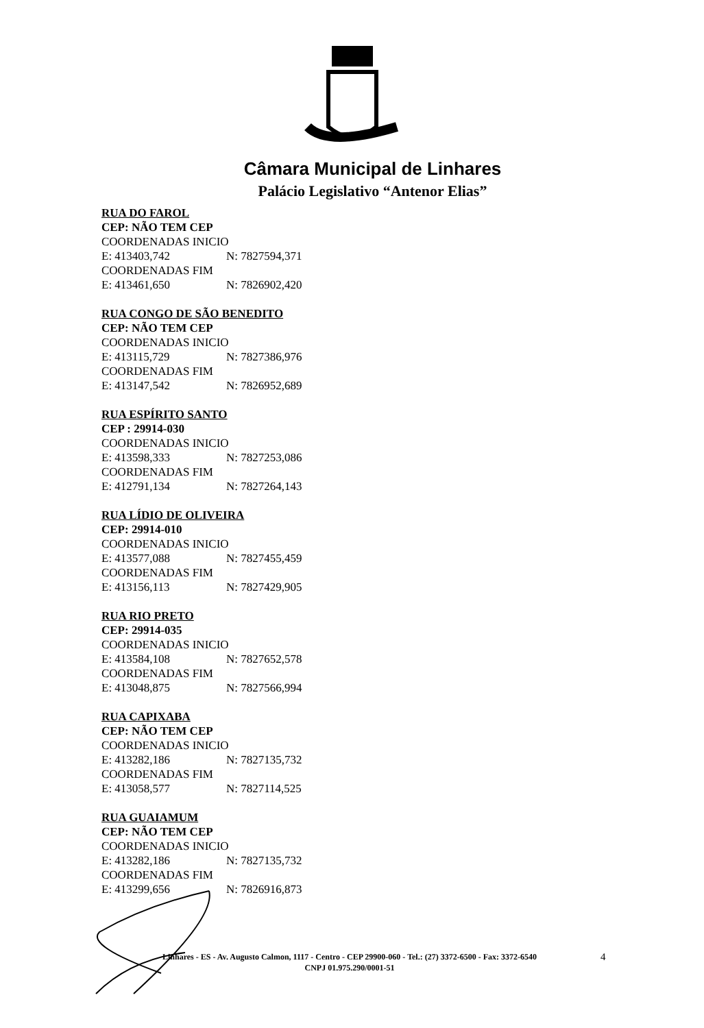Câmara Municipal de Linhares
Palácio Legislativo “Antenor Elias”
RUA DO FAROL
CEP: NÃO TEM CEP
COORDENADAS INICIO
E: 413403,742 N: 7827594,371
COORDENADAS FIM
E: 413461,650 N: 7826902,420
RUA CONGO DE SÃO BENEDITO
CEP: NÃO TEM CEP
COORDENADAS INICIO
E: 413115,729 N: 7827386,976
COORDENADAS FIM
E: 413147,542 N: 7826952,689
RUA ESPÍRITO SANTO
CEP : 29914-030
COORDENADAS INICIO
E: 413598,333 N: 7827253,086
COORDENADAS FIM
E: 412791,134 N: 7827264,143
RUA LÍDIO DE OLIVEIRA
CEP: 29914-010
COORDENADAS INICIO
E: 413577,088 N: 7827455,459
COORDENADAS FIM
E: 413156,113 N: 7827429,905
RUA RIO PRETO
CEP: 29914-035
COORDENADAS INICIO
E: 413584,108 N: 7827652,578
COORDENADAS FIM
E: 413048,875 N: 7827566,994
RUA CAPIXABA
CEP: NÃO TEM CEP
COORDENADAS INICIO
E: 413282,186 N: 7827135,732
COORDENADAS FIM
E: 413058,577 N: 7827114,525
RUA GUAIAMUM
CEP: NÃO TEM CEP
COORDENADAS INICIO
E: 413282,186 N: 7827135,732
COORDENADAS FIM
E: 413299,656 N: 7826916,873
Linhares - ES - Av. Augusto Calmon, 1117 - Centro - CEP 29900-060 - Tel.: (27) 3372-6500 - Fax: 3372-6540
CNPJ 01.975.290/0001-51
4